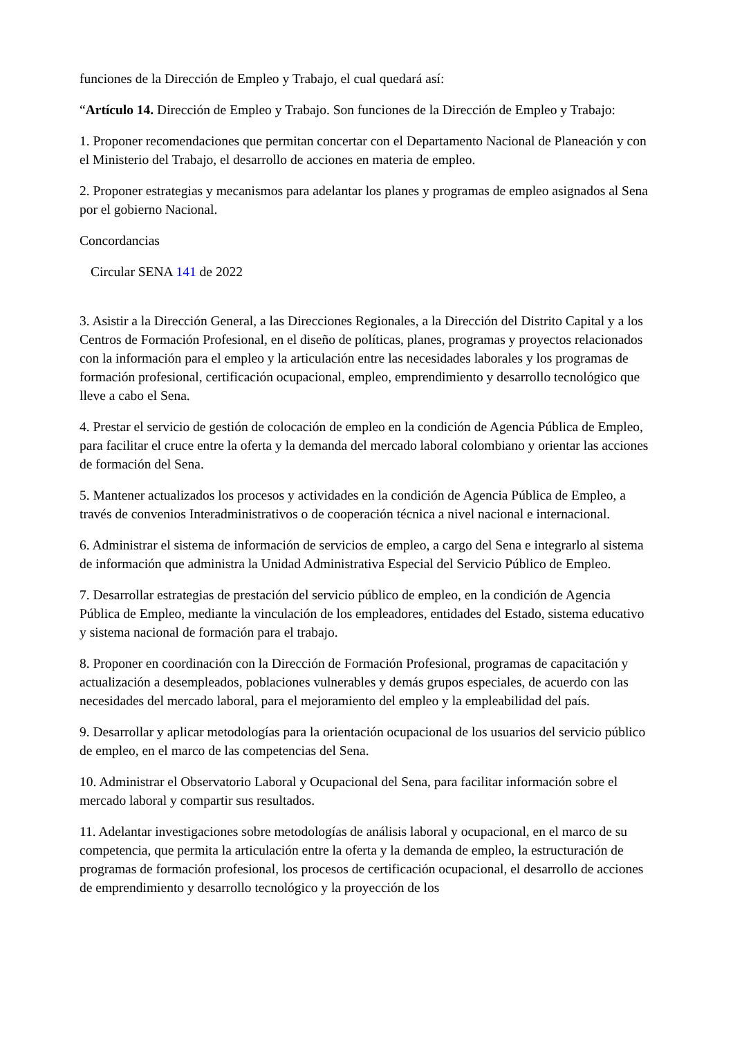funciones de la Dirección de Empleo y Trabajo, el cual quedará así:
“Artículo 14. Dirección de Empleo y Trabajo. Son funciones de la Dirección de Empleo y Trabajo:
1. Proponer recomendaciones que permitan concertar con el Departamento Nacional de Planeación y con el Ministerio del Trabajo, el desarrollo de acciones en materia de empleo.
2. Proponer estrategias y mecanismos para adelantar los planes y programas de empleo asignados al Sena por el gobierno Nacional.
Concordancias
Circular SENA 141 de 2022
3. Asistir a la Dirección General, a las Direcciones Regionales, a la Dirección del Distrito Capital y a los Centros de Formación Profesional, en el diseño de políticas, planes, programas y proyectos relacionados con la información para el empleo y la articulación entre las necesidades laborales y los programas de formación profesional, certificación ocupacional, empleo, emprendimiento y desarrollo tecnológico que lleve a cabo el Sena.
4. Prestar el servicio de gestión de colocación de empleo en la condición de Agencia Pública de Empleo, para facilitar el cruce entre la oferta y la demanda del mercado laboral colombiano y orientar las acciones de formación del Sena.
5. Mantener actualizados los procesos y actividades en la condición de Agencia Pública de Empleo, a través de convenios Interadministrativos o de cooperación técnica a nivel nacional e internacional.
6. Administrar el sistema de información de servicios de empleo, a cargo del Sena e integrarlo al sistema de información que administra la Unidad Administrativa Especial del Servicio Público de Empleo.
7. Desarrollar estrategias de prestación del servicio público de empleo, en la condición de Agencia Pública de Empleo, mediante la vinculación de los empleadores, entidades del Estado, sistema educativo y sistema nacional de formación para el trabajo.
8. Proponer en coordinación con la Dirección de Formación Profesional, programas de capacitación y actualización a desempleados, poblaciones vulnerables y demás grupos especiales, de acuerdo con las necesidades del mercado laboral, para el mejoramiento del empleo y la empleabilidad del país.
9. Desarrollar y aplicar metodologías para la orientación ocupacional de los usuarios del servicio público de empleo, en el marco de las competencias del Sena.
10. Administrar el Observatorio Laboral y Ocupacional del Sena, para facilitar información sobre el mercado laboral y compartir sus resultados.
11. Adelantar investigaciones sobre metodologías de análisis laboral y ocupacional, en el marco de su competencia, que permita la articulación entre la oferta y la demanda de empleo, la estructuración de programas de formación profesional, los procesos de certificación ocupacional, el desarrollo de acciones de emprendimiento y desarrollo tecnológico y la proyección de los